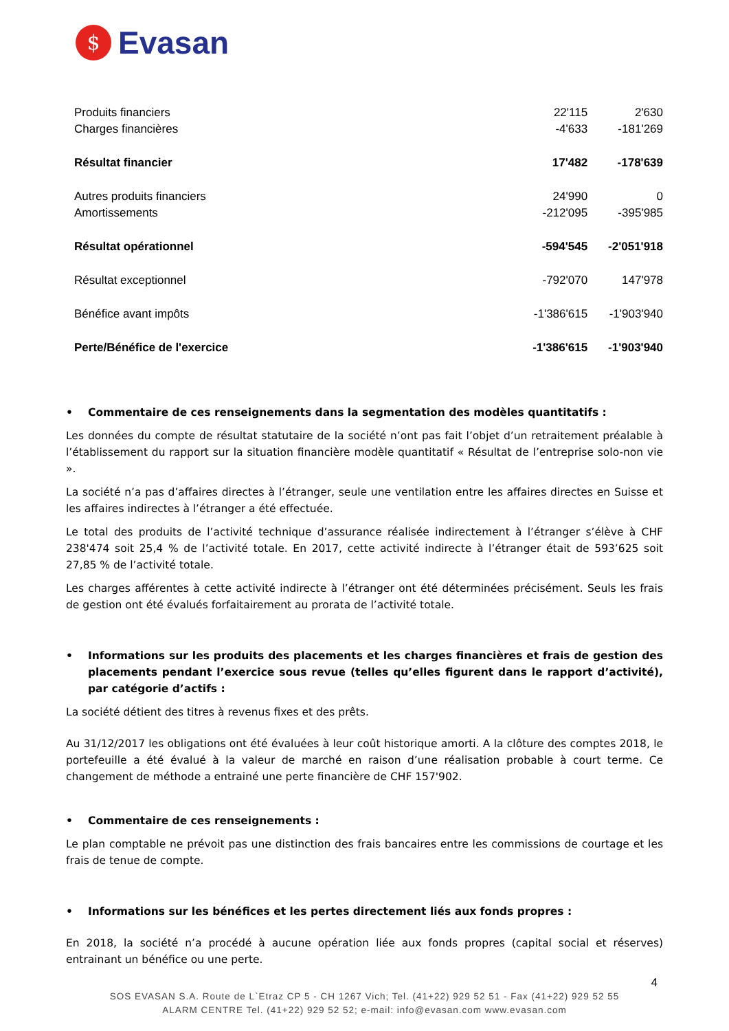$
Evasan
| Produits financiers | 22'115 | 2'630 |
| Charges financières | -4'633 | -181'269 |
| Résultat financier | 17'482 | -178'639 |
| Autres produits financiers | 24'990 | 0 |
| Amortissements | -212'095 | -395'985 |
| Résultat opérationnel | -594'545 | -2'051'918 |
| Résultat exceptionnel | -792'070 | 147'978 |
| Bénéfice avant impôts | -1'386'615 | -1'903'940 |
| Perte/Bénéfice de l'exercice | -1'386'615 | -1'903'940 |
• Commentaire de ces renseignements dans la segmentation des modèles quantitatifs :
Les données du compte de résultat statutaire de la société n’ont pas fait l’objet d’un retraitement préalable à l’établissement du rapport sur la situation financière modèle quantitatif « Résultat de l’entreprise solo-non vie ».
La société n’a pas d’affaires directes à l’étranger, seule une ventilation entre les affaires directes en Suisse et les affaires indirectes à l’étranger a été effectuée.
Le total des produits de l’activité technique d’assurance réalisée indirectement à l’étranger s’élève à CHF 238'474 soit 25,4 % de l’activité totale. En 2017, cette activité indirecte à l’étranger était de 593’625 soit 27,85 % de l’activité totale.
Les charges afférentes à cette activité indirecte à l’étranger ont été déterminées précisément. Seuls les frais de gestion ont été évalués forfaitairement au prorata de l’activité totale.
• Informations sur les produits des placements et les charges financières et frais de gestion des placements pendant l’exercice sous revue (telles qu’elles figurent dans le rapport d’activité), par catégorie d’actifs :
La société détient des titres à revenus fixes et des prêts.
Au 31/12/2017 les obligations ont été évaluées à leur coût historique amorti. A la clôture des comptes 2018, le portefeuille a été évalué à la valeur de marché en raison d’une réalisation probable à court terme. Ce changement de méthode a entrainé une perte financière de CHF 157'902.
• Commentaire de ces renseignements :
Le plan comptable ne prévoit pas une distinction des frais bancaires entre les commissions de courtage et les frais de tenue de compte.
• Informations sur les bénéfices et les pertes directement liés aux fonds propres :
En 2018, la société n’a procédé à aucune opération liée aux fonds propres (capital social et réserves) entrainant un bénéfice ou une perte.
4
SOS EVASAN S.A. Route de L`Etraz CP 5 - CH 1267 Vich; Tel. (41+22) 929 52 51 - Fax (41+22) 929 52 55
ALARM CENTRE Tel. (41+22) 929 52 52; e-mail: info@evasan.com www.evasan.com